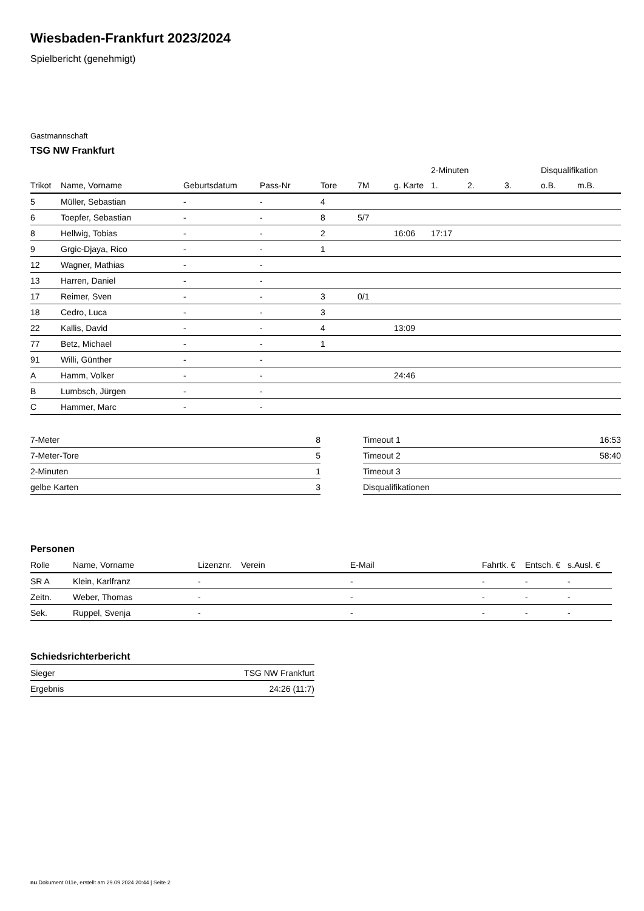Wiesbaden-Frankfurt 2023/2024
Spielbericht (genehmigt)
Gastmannschaft
TSG NW Frankfurt
| | | | | | | | 2-Minuten | | | Disqualifikation | |
| --- | --- | --- | --- | --- | --- | --- | --- | --- | --- | --- | --- |
| Trikot | Name, Vorname | Geburtsdatum | Pass-Nr | Tore | 7M | g. Karte | 1. | 2. | 3. | o.B. | m.B. |
| 5 | Müller, Sebastian | - | - | 4 | | | | | | | |
| 6 | Toepfer, Sebastian | - | - | 8 | 5/7 | | | | | | |
| 8 | Hellwig, Tobias | - | - | 2 | | 16:06 | 17:17 | | | | |
| 9 | Grgic-Djaya, Rico | - | - | 1 | | | | | | | |
| 12 | Wagner, Mathias | - | - | | | | | | | | |
| 13 | Harren, Daniel | - | - | | | | | | | | |
| 17 | Reimer, Sven | - | - | 3 | 0/1 | | | | | | |
| 18 | Cedro, Luca | - | - | 3 | | | | | | | |
| 22 | Kallis, David | - | - | 4 | | 13:09 | | | | | |
| 77 | Betz, Michael | - | - | 1 | | | | | | | |
| 91 | Willi, Günther | - | - | | | | | | | | |
| A | Hamm, Volker | - | - | | | 24:46 | | | | | |
| B | Lumbsch, Jürgen | - | - | | | | | | | | |
| C | Hammer, Marc | - | - | | | | | | | | |
| 7-Meter | 8 |
| 7-Meter-Tore | 5 |
| 2-Minuten | 1 |
| gelbe Karten | 3 |
| Timeout 1 | 16:53 |
| Timeout 2 | 58:40 |
| Timeout 3 | |
| Disqualifikationen | |
Personen
| Rolle | Name, Vorname | Lizenznr. | Verein | E-Mail | Fahrtk. € | Entsch. € | s.Ausl. € |
| --- | --- | --- | --- | --- | --- | --- | --- |
| SR A | Klein, Karlfranz | - | | - | - | - | - |
| Zeitn. | Weber, Thomas | - | | - | - | - | - |
| Sek. | Ruppel, Svenja | - | | - | - | - | - |
Schiedsrichterbericht
| Sieger | TSG NW Frankfurt |
| Ergebnis | 24:26 (11:7) |
nu.Dokument 011e, erstellt am 29.09.2024 20:44 | Seite 2